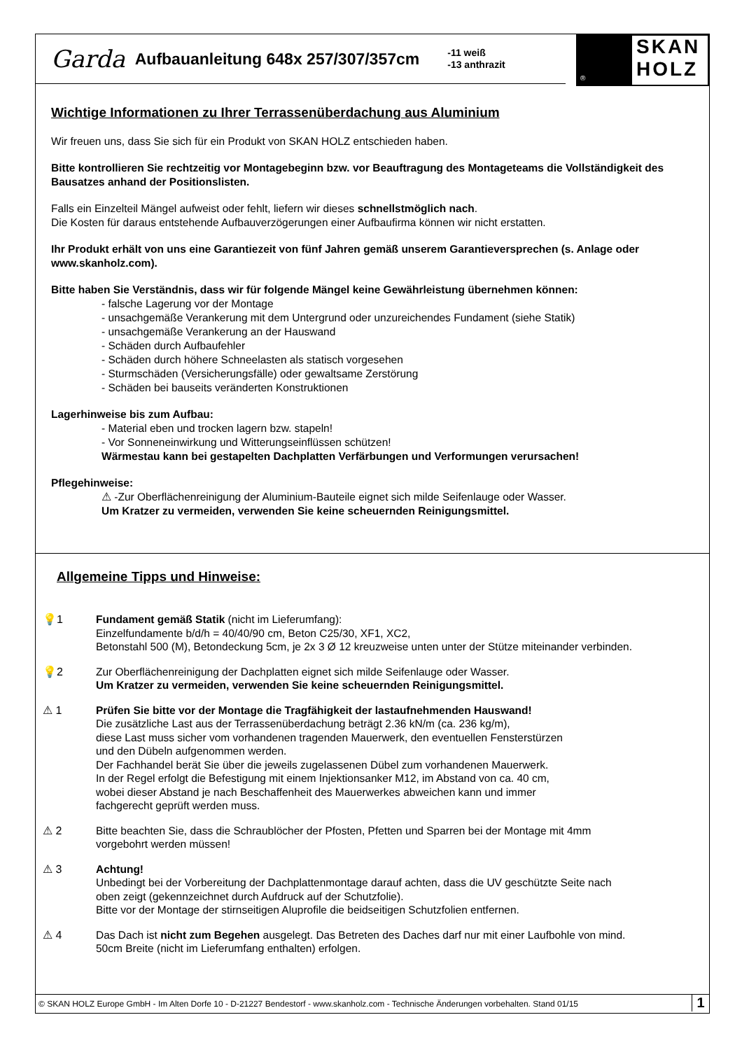Garda Aufbauanleitung 648x 257/307/357cm -11 weiß
-13 anthrazit
®
SKAN
HOLZ
Wichtige Informationen zu Ihrer Terrassenüberdachung aus Aluminium
Wir freuen uns, dass Sie sich für ein Produkt von SKAN HOLZ entschieden haben.
Bitte kontrollieren Sie rechtzeitig vor Montagebeginn bzw. vor Beauftragung des Montageteams die Vollständigkeit des Bausatzes anhand der Positionslisten.
Falls ein Einzelteil Mängel aufweist oder fehlt, liefern wir dieses schnellstmöglich nach.
Die Kosten für daraus entstehende Aufbauverzögerungen einer Aufbaufirma können wir nicht erstatten.
Ihr Produkt erhält von uns eine Garantiezeit von fünf Jahren gemäß unserem Garantieversprechen (s. Anlage oder www.skanholz.com).
Bitte haben Sie Verständnis, dass wir für folgende Mängel keine Gewährleistung übernehmen können:
- falsche Lagerung vor der Montage
- unsachgemäße Verankerung mit dem Untergrund oder unzureichendes Fundament (siehe Statik)
- unsachgemäße Verankerung an der Hauswand
- Schäden durch Aufbaufehler
- Schäden durch höhere Schneelasten als statisch vorgesehen
- Sturmschäden (Versicherungsfälle) oder gewaltsame Zerstörung
- Schäden bei bauseits veränderten Konstruktionen
Lagerhinweise bis zum Aufbau:
- Material eben und trocken lagern bzw. stapeln!
- Vor Sonneneinwirkung und Witterungseinflüssen schützen!
Wärmestau kann bei gestapelten Dachplatten Verfärbungen und Verformungen verursachen!
Pflegehinweise:
⚠ -Zur Oberflächenreinigung der Aluminium-Bauteile eignet sich milde Seifenlauge oder Wasser.
Um Kratzer zu vermeiden, verwenden Sie keine scheuernden Reinigungsmittel.
Allgemeine Tipps und Hinweise:
💡1 Fundament gemäß Statik (nicht im Lieferumfang):
Einzelfundamente b/d/h = 40/40/90 cm, Beton C25/30, XF1, XC2,
Betonstahl 500 (M), Betondeckung 5cm, je 2x 3 Ø 12 kreuzweise unten unter der Stütze miteinander verbinden.
💡2 Zur Oberflächenreinigung der Dachplatten eignet sich milde Seifenlauge oder Wasser.
Um Kratzer zu vermeiden, verwenden Sie keine scheuernden Reinigungsmittel.
⚠ 1 Prüfen Sie bitte vor der Montage die Tragfähigkeit der lastaufnehmenden Hauswand!
Die zusätzliche Last aus der Terrassenüberdachung beträgt 2.36 kN/m (ca. 236 kg/m),
diese Last muss sicher vom vorhandenen tragenden Mauerwerk, den eventuellen Fensterstürzen
und den Dübeln aufgenommen werden.
Der Fachhandel berät Sie über die jeweils zugelassenen Dübel zum vorhandenen Mauerwerk.
In der Regel erfolgt die Befestigung mit einem Injektionsanker M12, im Abstand von ca. 40 cm,
wobei dieser Abstand je nach Beschaffenheit des Mauerwerkes abweichen kann und immer
fachgerecht geprüft werden muss.
⚠ 2 Bitte beachten Sie, dass die Schraublöcher der Pfosten, Pfetten und Sparren bei der Montage mit 4mm
vorgebohrt werden müssen!
⚠ 3 Achtung!
Unbedingt bei der Vorbereitung der Dachplattenmontage darauf achten, dass die UV geschützte Seite nach
oben zeigt (gekennzeichnet durch Aufdruck auf der Schutzfolie).
Bitte vor der Montage der stirnseitigen Aluprofile die beidseitigen Schutzfolien entfernen.
⚠ 4 Das Dach ist nicht zum Begehen ausgelegt. Das Betreten des Daches darf nur mit einer Laufbohle von mind.
50cm Breite (nicht im Lieferumfang enthalten) erfolgen.
© SKAN HOLZ Europe GmbH - Im Alten Dorfe 10 - D-21227 Bendestorf - www.skanholz.com - Technische Änderungen vorbehalten. Stand 01/15
1